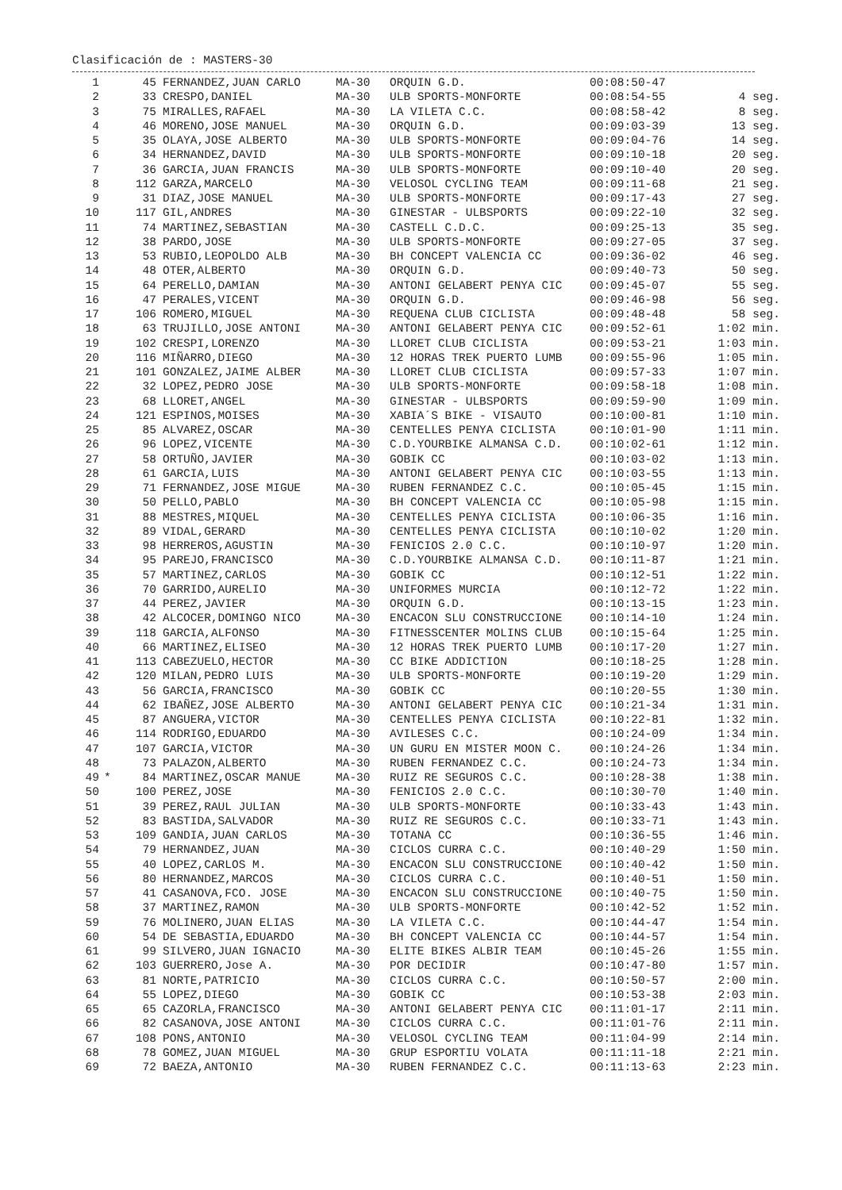Clasificación de : MASTERS-30
| 1 | | 45 | FERNANDEZ,JUAN CARLO | MA-30 | ORQUIN G.D. | 00:08:50-47 | |
| 2 | | 33 | CRESPO,DANIEL | MA-30 | ULB SPORTS-MONFORTE | 00:08:54-55 | 4 seg. |
| 3 | | 75 | MIRALLES,RAFAEL | MA-30 | LA VILETA C.C. | 00:08:58-42 | 8 seg. |
| 4 | | 46 | MORENO,JOSE MANUEL | MA-30 | ORQUIN G.D. | 00:09:03-39 | 13 seg. |
| 5 | | 35 | OLAYA,JOSE ALBERTO | MA-30 | ULB SPORTS-MONFORTE | 00:09:04-76 | 14 seg. |
| 6 | | 34 | HERNANDEZ,DAVID | MA-30 | ULB SPORTS-MONFORTE | 00:09:10-18 | 20 seg. |
| 7 | | 36 | GARCIA,JUAN FRANCIS | MA-30 | ULB SPORTS-MONFORTE | 00:09:10-40 | 20 seg. |
| 8 | | 112 | GARZA,MARCELO | MA-30 | VELOSOL CYCLING TEAM | 00:09:11-68 | 21 seg. |
| 9 | | 31 | DIAZ,JOSE MANUEL | MA-30 | ULB SPORTS-MONFORTE | 00:09:17-43 | 27 seg. |
| 10 | | 117 | GIL,ANDRES | MA-30 | GINESTAR - ULBSPORTS | 00:09:22-10 | 32 seg. |
| 11 | | 74 | MARTINEZ,SEBASTIAN | MA-30 | CASTELL C.D.C. | 00:09:25-13 | 35 seg. |
| 12 | | 38 | PARDO,JOSE | MA-30 | ULB SPORTS-MONFORTE | 00:09:27-05 | 37 seg. |
| 13 | | 53 | RUBIO,LEOPOLDO ALB | MA-30 | BH CONCEPT VALENCIA CC | 00:09:36-02 | 46 seg. |
| 14 | | 48 | OTER,ALBERTO | MA-30 | ORQUIN G.D. | 00:09:40-73 | 50 seg. |
| 15 | | 64 | PERELLO,DAMIAN | MA-30 | ANTONI GELABERT PENYA CIC | 00:09:45-07 | 55 seg. |
| 16 | | 47 | PERALES,VICENT | MA-30 | ORQUIN G.D. | 00:09:46-98 | 56 seg. |
| 17 | | 106 | ROMERO,MIGUEL | MA-30 | REQUENA CLUB CICLISTA | 00:09:48-48 | 58 seg. |
| 18 | | 63 | TRUJILLO,JOSE ANTONI | MA-30 | ANTONI GELABERT PENYA CIC | 00:09:52-61 | 1:02 min. |
| 19 | | 102 | CRESPI,LORENZO | MA-30 | LLORET CLUB CICLISTA | 00:09:53-21 | 1:03 min. |
| 20 | | 116 | MIÑARRO,DIEGO | MA-30 | 12 HORAS TREK PUERTO LUMB | 00:09:55-96 | 1:05 min. |
| 21 | | 101 | GONZALEZ,JAIME ALBER | MA-30 | LLORET CLUB CICLISTA | 00:09:57-33 | 1:07 min. |
| 22 | | 32 | LOPEZ,PEDRO JOSE | MA-30 | ULB SPORTS-MONFORTE | 00:09:58-18 | 1:08 min. |
| 23 | | 68 | LLORET,ANGEL | MA-30 | GINESTAR - ULBSPORTS | 00:09:59-90 | 1:09 min. |
| 24 | | 121 | ESPINOS,MOISES | MA-30 | XABIA´S BIKE - VISAUTO | 00:10:00-81 | 1:10 min. |
| 25 | | 85 | ALVAREZ,OSCAR | MA-30 | CENTELLES PENYA CICLISTA | 00:10:01-90 | 1:11 min. |
| 26 | | 96 | LOPEZ,VICENTE | MA-30 | C.D.YOURBIKE ALMANSA C.D. | 00:10:02-61 | 1:12 min. |
| 27 | | 58 | ORTUÑO,JAVIER | MA-30 | GOBIK CC | 00:10:03-02 | 1:13 min. |
| 28 | | 61 | GARCIA,LUIS | MA-30 | ANTONI GELABERT PENYA CIC | 00:10:03-55 | 1:13 min. |
| 29 | | 71 | FERNANDEZ,JOSE MIGUE | MA-30 | RUBEN FERNANDEZ C.C. | 00:10:05-45 | 1:15 min. |
| 30 | | 50 | PELLO,PABLO | MA-30 | BH CONCEPT VALENCIA CC | 00:10:05-98 | 1:15 min. |
| 31 | | 88 | MESTRES,MIQUEL | MA-30 | CENTELLES PENYA CICLISTA | 00:10:06-35 | 1:16 min. |
| 32 | | 89 | VIDAL,GERARD | MA-30 | CENTELLES PENYA CICLISTA | 00:10:10-02 | 1:20 min. |
| 33 | | 98 | HERREROS,AGUSTIN | MA-30 | FENICIOS 2.0 C.C. | 00:10:10-97 | 1:20 min. |
| 34 | | 95 | PAREJO,FRANCISCO | MA-30 | C.D.YOURBIKE ALMANSA C.D. | 00:10:11-87 | 1:21 min. |
| 35 | | 57 | MARTINEZ,CARLOS | MA-30 | GOBIK CC | 00:10:12-51 | 1:22 min. |
| 36 | | 70 | GARRIDO,AURELIO | MA-30 | UNIFORMES MURCIA | 00:10:12-72 | 1:22 min. |
| 37 | | 44 | PEREZ,JAVIER | MA-30 | ORQUIN G.D. | 00:10:13-15 | 1:23 min. |
| 38 | | 42 | ALCOCER,DOMINGO NICO | MA-30 | ENCACON SLU CONSTRUCCIONE | 00:10:14-10 | 1:24 min. |
| 39 | | 118 | GARCIA,ALFONSO | MA-30 | FITNESSCENTER MOLINS CLUB | 00:10:15-64 | 1:25 min. |
| 40 | | 66 | MARTINEZ,ELISEO | MA-30 | 12 HORAS TREK PUERTO LUMB | 00:10:17-20 | 1:27 min. |
| 41 | | 113 | CABEZUELO,HECTOR | MA-30 | CC BIKE ADDICTION | 00:10:18-25 | 1:28 min. |
| 42 | | 120 | MILAN,PEDRO LUIS | MA-30 | ULB SPORTS-MONFORTE | 00:10:19-20 | 1:29 min. |
| 43 | | 56 | GARCIA,FRANCISCO | MA-30 | GOBIK CC | 00:10:20-55 | 1:30 min. |
| 44 | | 62 | IBAÑEZ,JOSE ALBERTO | MA-30 | ANTONI GELABERT PENYA CIC | 00:10:21-34 | 1:31 min. |
| 45 | | 87 | ANGUERA,VICTOR | MA-30 | CENTELLES PENYA CICLISTA | 00:10:22-81 | 1:32 min. |
| 46 | | 114 | RODRIGO,EDUARDO | MA-30 | AVILESES C.C. | 00:10:24-09 | 1:34 min. |
| 47 | | 107 | GARCIA,VICTOR | MA-30 | UN GURU EN MISTER MOON C. | 00:10:24-26 | 1:34 min. |
| 48 | | 73 | PALAZON,ALBERTO | MA-30 | RUBEN FERNANDEZ C.C. | 00:10:24-73 | 1:34 min. |
| 49 | * | 84 | MARTINEZ,OSCAR MANUE | MA-30 | RUIZ RE SEGUROS C.C. | 00:10:28-38 | 1:38 min. |
| 50 | | 100 | PEREZ,JOSE | MA-30 | FENICIOS 2.0 C.C. | 00:10:30-70 | 1:40 min. |
| 51 | | 39 | PEREZ,RAUL JULIAN | MA-30 | ULB SPORTS-MONFORTE | 00:10:33-43 | 1:43 min. |
| 52 | | 83 | BASTIDA,SALVADOR | MA-30 | RUIZ RE SEGUROS C.C. | 00:10:33-71 | 1:43 min. |
| 53 | | 109 | GANDIA,JUAN CARLOS | MA-30 | TOTANA CC | 00:10:36-55 | 1:46 min. |
| 54 | | 79 | HERNANDEZ,JUAN | MA-30 | CICLOS CURRA C.C. | 00:10:40-29 | 1:50 min. |
| 55 | | 40 | LOPEZ,CARLOS M. | MA-30 | ENCACON SLU CONSTRUCCIONE | 00:10:40-42 | 1:50 min. |
| 56 | | 80 | HERNANDEZ,MARCOS | MA-30 | CICLOS CURRA C.C. | 00:10:40-51 | 1:50 min. |
| 57 | | 41 | CASANOVA,FCO. JOSE | MA-30 | ENCACON SLU CONSTRUCCIONE | 00:10:40-75 | 1:50 min. |
| 58 | | 37 | MARTINEZ,RAMON | MA-30 | ULB SPORTS-MONFORTE | 00:10:42-52 | 1:52 min. |
| 59 | | 76 | MOLINERO,JUAN ELIAS | MA-30 | LA VILETA C.C. | 00:10:44-47 | 1:54 min. |
| 60 | | 54 | DE SEBASTIA,EDUARDO | MA-30 | BH CONCEPT VALENCIA CC | 00:10:44-57 | 1:54 min. |
| 61 | | 99 | SILVERO,JUAN IGNACIO | MA-30 | ELITE BIKES ALBIR TEAM | 00:10:45-26 | 1:55 min. |
| 62 | | 103 | GUERRERO,Jose A. | MA-30 | POR DECIDIR | 00:10:47-80 | 1:57 min. |
| 63 | | 81 | NORTE,PATRICIO | MA-30 | CICLOS CURRA C.C. | 00:10:50-57 | 2:00 min. |
| 64 | | 55 | LOPEZ,DIEGO | MA-30 | GOBIK CC | 00:10:53-38 | 2:03 min. |
| 65 | | 65 | CAZORLA,FRANCISCO | MA-30 | ANTONI GELABERT PENYA CIC | 00:11:01-17 | 2:11 min. |
| 66 | | 82 | CASANOVA,JOSE ANTONI | MA-30 | CICLOS CURRA C.C. | 00:11:01-76 | 2:11 min. |
| 67 | | 108 | PONS,ANTONIO | MA-30 | VELOSOL CYCLING TEAM | 00:11:04-99 | 2:14 min. |
| 68 | | 78 | GOMEZ,JUAN MIGUEL | MA-30 | GRUP ESPORTIU VOLATA | 00:11:11-18 | 2:21 min. |
| 69 | | 72 | BAEZA,ANTONIO | MA-30 | RUBEN FERNANDEZ C.C. | 00:11:13-63 | 2:23 min. |